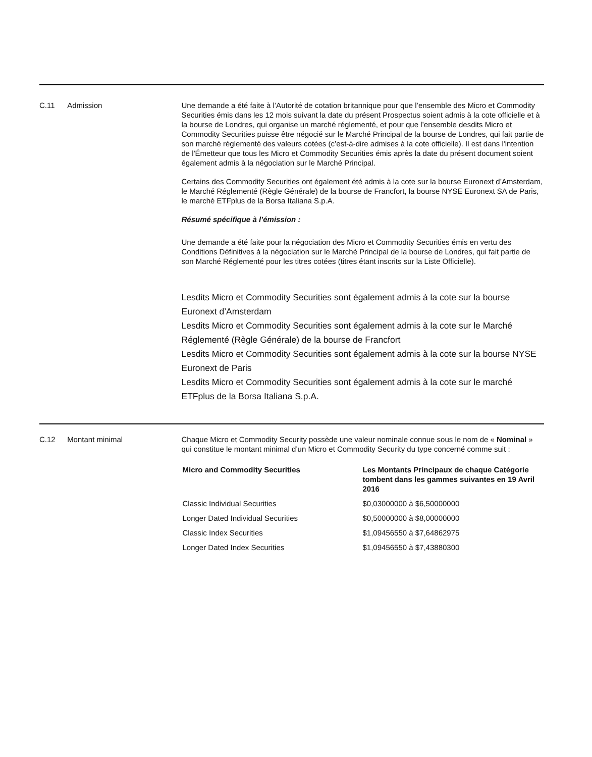C.11 Admission Une demande a été faite à l’Autorité de cotation britannique pour que l’ensemble des Micro et Commodity Securities émis dans les 12 mois suivant la date du présent Prospectus soient admis à la cote officielle et à la bourse de Londres, qui organise un marché réglementé, et pour que l’ensemble desdits Micro et Commodity Securities puisse être négocié sur le Marché Principal de la bourse de Londres, qui fait partie de son marché réglementé des valeurs cotées (c’est-à-dire admises à la cote officielle). Il est dans l'intention de l'Émetteur que tous les Micro et Commodity Securities émis après la date du présent document soient également admis à la négociation sur le Marché Principal.
Certains des Commodity Securities ont également été admis à la cote sur la bourse Euronext d’Amsterdam, le Marché Réglementé (Règle Générale) de la bourse de Francfort, la bourse NYSE Euronext SA de Paris, le marché ETFplus de la Borsa Italiana S.p.A.
Résumé spécifique à l’émission :
Une demande a été faite pour la négociation des Micro et Commodity Securities émis en vertu des Conditions Définitives à la négociation sur le Marché Principal de la bourse de Londres, qui fait partie de son Marché Réglementé pour les titres cotées (titres étant inscrits sur la Liste Officielle).
Lesdits Micro et Commodity Securities sont également admis à la cote sur la bourse Euronext d’Amsterdam
Lesdits Micro et Commodity Securities sont également admis à la cote sur le Marché Réglementé (Règle Générale) de la bourse de Francfort
Lesdits Micro et Commodity Securities sont également admis à la cote sur la bourse NYSE Euronext de Paris
Lesdits Micro et Commodity Securities sont également admis à la cote sur le marché ETFplus de la Borsa Italiana S.p.A.
C.12 Montant minimal Chaque Micro et Commodity Security possède une valeur nominale connue sous le nom de « Nominal » qui constitue le montant minimal d’un Micro et Commodity Security du type concerné comme suit :
| Micro and Commodity Securities | Les Montants Principaux de chaque Catégorie tombent dans les gammes suivantes en 19 Avril 2016 |
| --- | --- |
| Classic Individual Securities | $0,03000000 à $6,50000000 |
| Longer Dated Individual Securities | $0,50000000 à $8,00000000 |
| Classic Index Securities | $1,09456550 à $7,64862975 |
| Longer Dated Index Securities | $1,09456550 à $7,43880300 |